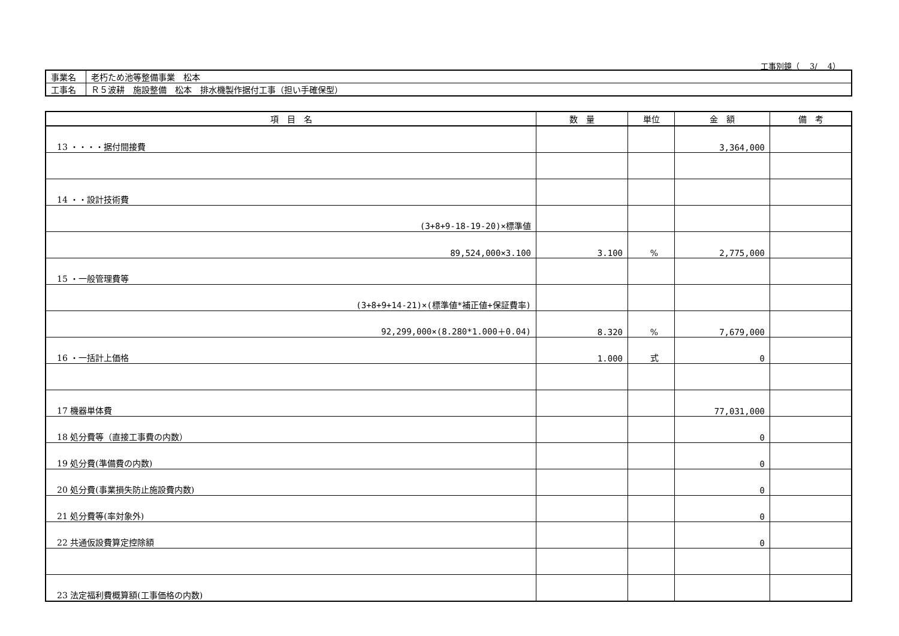工事別鏡（　 3/　 4）
| 事業名 | 老朽ため池等整備事業 松本 |
| 工事名 | Ｒ５波耕 施設整備 松本 排水機製作据付工事（担い手確保型） |
| 項 目 名 | 数 量 | 単位 | 金 額 | 備 考 |
| --- | --- | --- | --- | --- |
| 13 ・・・・据付間接費 | | | 3,364,000 | |
| 14 ・・設計技術費 | | | | |
| (3+8+9-18-19-20)×標準値 | | | | |
| 89,524,000×3.100 | 3.100 | % | 2,775,000 | |
| 15 ・一般管理費等 | | | | |
| (3+8+9+14-21)×(標準値*補正値+保証費率) | | | | |
| 92,299,000×(8.280*1.000＋0.04) | 8.320 | % | 7,679,000 | |
| 16 ・一括計上価格 | 1.000 | 式 | 0 | |
| 17 機器単体費 | | | 77,031,000 | |
| 18 処分費等（直接工事費の内数） | | | 0 | |
| 19 処分費(準備費の内数) | | | 0 | |
| 20 処分費(事業損失防止施設費内数) | | | 0 | |
| 21 処分費等(率対象外) | | | 0 | |
| 22 共通仮設費算定控除額 | | | 0 | |
| 23 法定福利費概算額(工事価格の内数) | | | | |